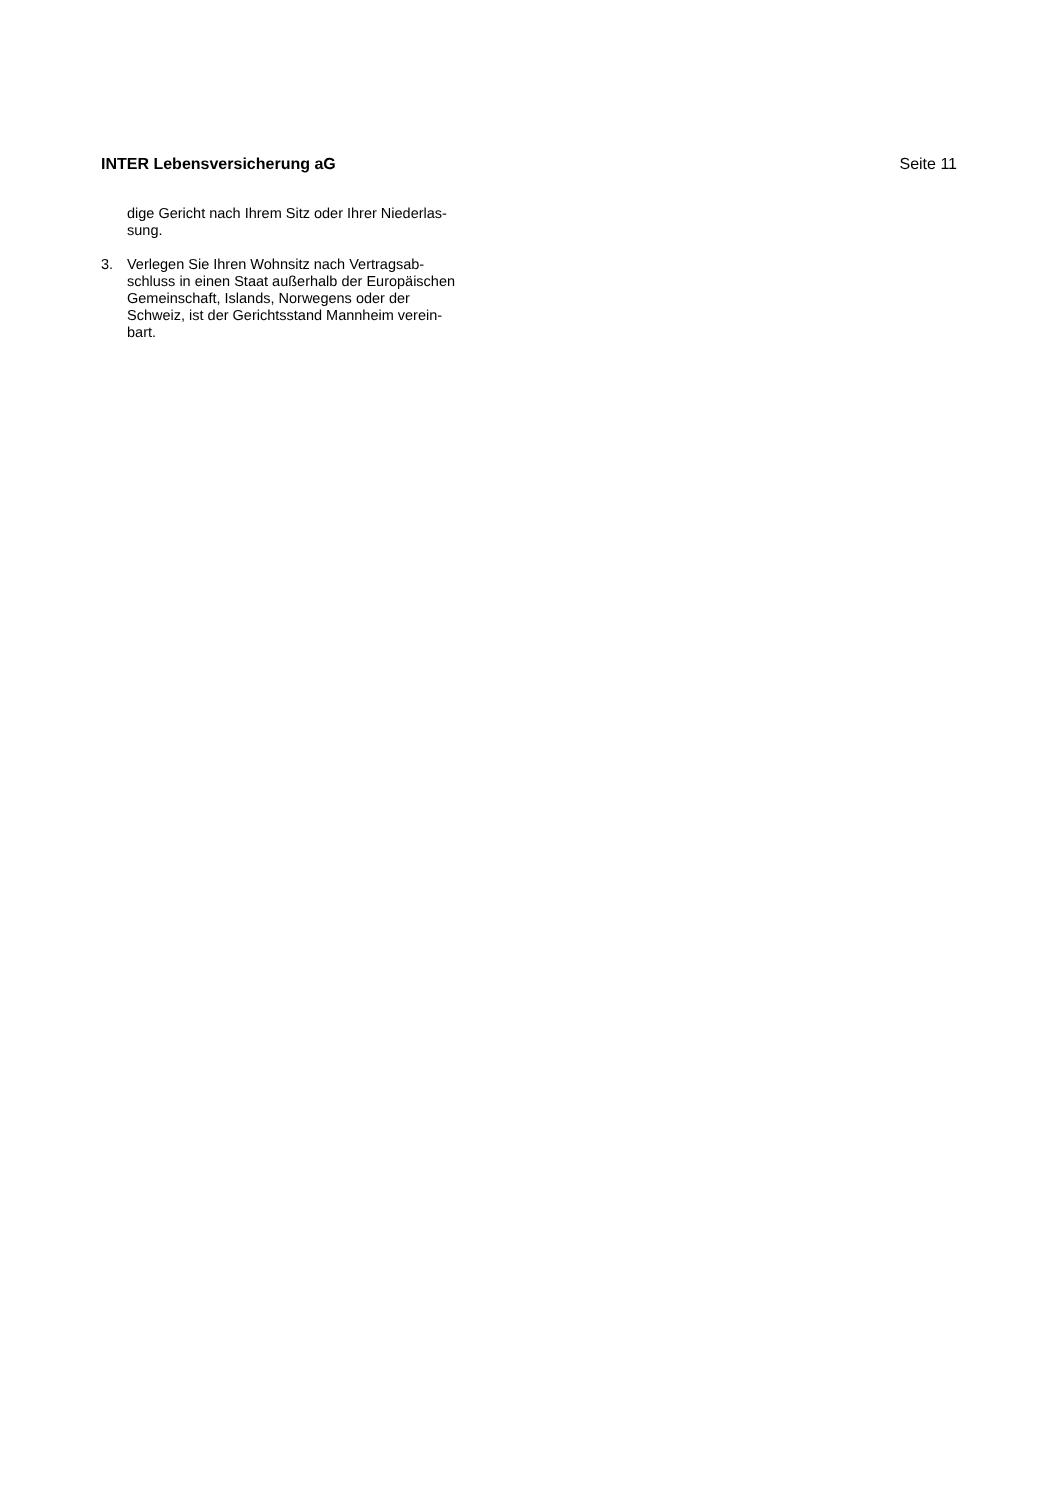INTER Lebensversicherung aG Seite 11
dige Gericht nach Ihrem Sitz oder Ihrer Niederlas-
sung.
3. Verlegen Sie Ihren Wohnsitz nach Vertragsab-
schluss in einen Staat außerhalb der Europäischen
Gemeinschaft, Islands, Norwegens oder der
Schweiz, ist der Gerichtsstand Mannheim verein-
bart.